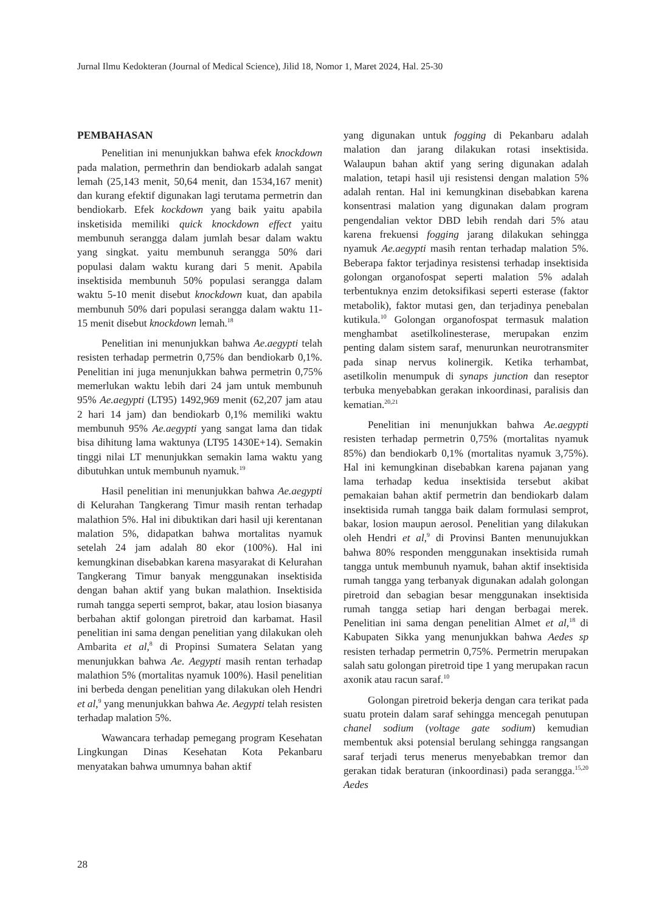Jurnal Ilmu Kedokteran (Journal of Medical Science), Jilid 18, Nomor 1, Maret 2024, Hal. 25-30
PEMBAHASAN
Penelitian ini menunjukkan bahwa efek knockdown pada malation, permethrin dan bendiokarb adalah sangat lemah (25,143 menit, 50,64 menit, dan 1534,167 menit) dan kurang efektif digunakan lagi terutama permetrin dan bendiokarb. Efek kockdown yang baik yaitu apabila insketisida memiliki quick knockdown effect yaitu membunuh serangga dalam jumlah besar dalam waktu yang singkat. yaitu membunuh serangga 50% dari populasi dalam waktu kurang dari 5 menit. Apabila insektisida membunuh 50% populasi serangga dalam waktu 5-10 menit disebut knockdown kuat, dan apabila membunuh 50% dari populasi serangga dalam waktu 11-15 menit disebut knockdown lemah.<sup>18</sup>
Penelitian ini menunjukkan bahwa Ae.aegypti telah resisten terhadap permetrin 0,75% dan bendiokarb 0,1%. Penelitian ini juga menunjukkan bahwa permetrin 0,75% memerlukan waktu lebih dari 24 jam untuk membunuh 95% Ae.aegypti (LT95) 1492,969 menit (62,207 jam atau 2 hari 14 jam) dan bendiokarb 0,1% memiliki waktu membunuh 95% Ae.aegypti yang sangat lama dan tidak bisa dihitung lama waktunya (LT95 1430E+14). Semakin tinggi nilai LT menunjukkan semakin lama waktu yang dibutuhkan untuk membunuh nyamuk.<sup>19</sup>
Hasil penelitian ini menunjukkan bahwa Ae.aegypti di Kelurahan Tangkerang Timur masih rentan terhadap malathion 5%. Hal ini dibuktikan dari hasil uji kerentanan malation 5%, didapatkan bahwa mortalitas nyamuk setelah 24 jam adalah 80 ekor (100%). Hal ini kemungkinan disebabkan karena masyarakat di Kelurahan Tangkerang Timur banyak menggunakan insektisida dengan bahan aktif yang bukan malathion. Insektisida rumah tangga seperti semprot, bakar, atau losion biasanya berbahan aktif golongan piretroid dan karbamat. Hasil penelitian ini sama dengan penelitian yang dilakukan oleh Ambarita et al,<sup>8</sup> di Propinsi Sumatera Selatan yang menunjukkan bahwa Ae. Aegypti masih rentan terhadap malathion 5% (mortalitas nyamuk 100%). Hasil penelitian ini berbeda dengan penelitian yang dilakukan oleh Hendri et al,<sup>9</sup> yang menunjukkan bahwa Ae. Aegypti telah resisten terhadap malation 5%.
Wawancara terhadap pemegang program Kesehatan Lingkungan Dinas Kesehatan Kota Pekanbaru menyatakan bahwa umumnya bahan aktif
yang digunakan untuk fogging di Pekanbaru adalah malation dan jarang dilakukan rotasi insektisida. Walaupun bahan aktif yang sering digunakan adalah malation, tetapi hasil uji resistensi dengan malation 5% adalah rentan. Hal ini kemungkinan disebabkan karena konsentrasi malation yang digunakan dalam program pengendalian vektor DBD lebih rendah dari 5% atau karena frekuensi fogging jarang dilakukan sehingga nyamuk Ae.aegypti masih rentan terhadap malation 5%. Beberapa faktor terjadinya resistensi terhadap insektisida golongan organofospat seperti malation 5% adalah terbentuknya enzim detoksifikasi seperti esterase (faktor metabolik), faktor mutasi gen, dan terjadinya penebalan kutikula.<sup>10</sup> Golongan organofospat termasuk malation menghambat asetilkolinesterase, merupakan enzim penting dalam sistem saraf, menurunkan neurotransmiter pada sinap nervus kolinergik. Ketika terhambat, asetilkolin menumpuk di synaps junction dan reseptor terbuka menyebabkan gerakan inkoordinasi, paralisis dan kematian.<sup>20,21</sup>
Penelitian ini menunjukkan bahwa Ae.aegypti resisten terhadap permetrin 0,75% (mortalitas nyamuk 85%) dan bendiokarb 0,1% (mortalitas nyamuk 3,75%). Hal ini kemungkinan disebabkan karena pajanan yang lama terhadap kedua insektisida tersebut akibat pemakaian bahan aktif permetrin dan bendiokarb dalam insektisida rumah tangga baik dalam formulasi semprot, bakar, losion maupun aerosol. Penelitian yang dilakukan oleh Hendri et al,<sup>9</sup> di Provinsi Banten menunujukkan bahwa 80% responden menggunakan insektisida rumah tangga untuk membunuh nyamuk, bahan aktif insektisida rumah tangga yang terbanyak digunakan adalah golongan piretroid dan sebagian besar menggunakan insektisida rumah tangga setiap hari dengan berbagai merek. Penelitian ini sama dengan penelitian Almet et al,<sup>18</sup> di Kabupaten Sikka yang menunjukkan bahwa Aedes sp resisten terhadap permetrin 0,75%. Permetrin merupakan salah satu golongan piretroid tipe 1 yang merupakan racun axonik atau racun saraf.<sup>10</sup>
Golongan piretroid bekerja dengan cara terikat pada suatu protein dalam saraf sehingga mencegah penutupan chanel sodium (voltage gate sodium) kemudian membentuk aksi potensial berulang sehingga rangsangan saraf terjadi terus menerus menyebabkan tremor dan gerakan tidak beraturan (inkoordinasi) pada serangga.<sup>15,20</sup> Aedes
28